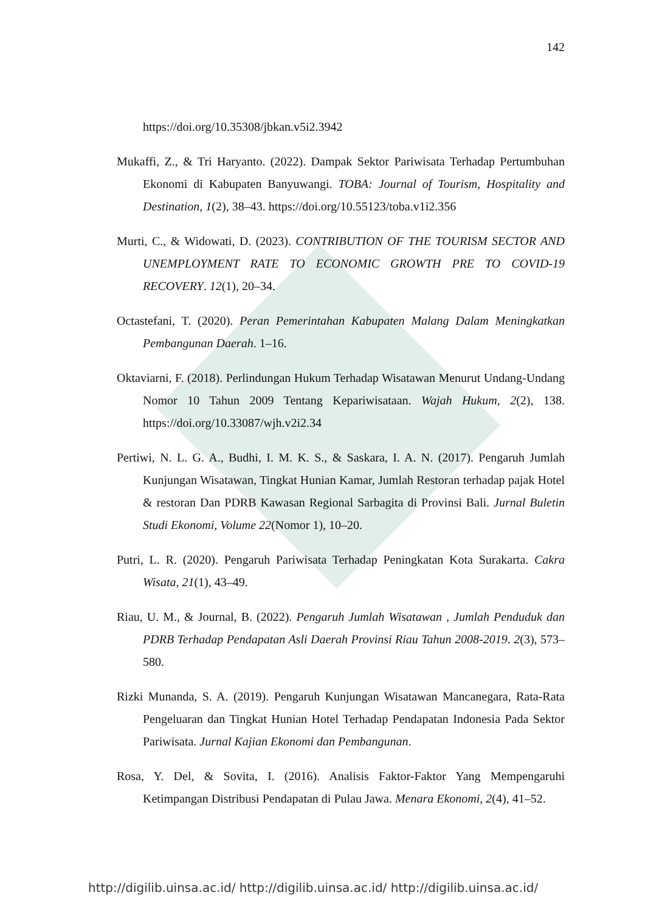142
https://doi.org/10.35308/jbkan.v5i2.3942
Mukaffi, Z., & Tri Haryanto. (2022). Dampak Sektor Pariwisata Terhadap Pertumbuhan Ekonomi di Kabupaten Banyuwangi. TOBA: Journal of Tourism, Hospitality and Destination, 1(2), 38–43. https://doi.org/10.55123/toba.v1i2.356
Murti, C., & Widowati, D. (2023). CONTRIBUTION OF THE TOURISM SECTOR AND UNEMPLOYMENT RATE TO ECONOMIC GROWTH PRE TO COVID-19 RECOVERY. 12(1), 20–34.
Octastefani, T. (2020). Peran Pemerintahan Kabupaten Malang Dalam Meningkatkan Pembangunan Daerah. 1–16.
Oktaviarni, F. (2018). Perlindungan Hukum Terhadap Wisatawan Menurut Undang-Undang Nomor 10 Tahun 2009 Tentang Kepariwisataan. Wajah Hukum, 2(2), 138. https://doi.org/10.33087/wjh.v2i2.34
Pertiwi, N. L. G. A., Budhi, I. M. K. S., & Saskara, I. A. N. (2017). Pengaruh Jumlah Kunjungan Wisatawan, Tingkat Hunian Kamar, Jumlah Restoran terhadap pajak Hotel & restoran Dan PDRB Kawasan Regional Sarbagita di Provinsi Bali. Jurnal Buletin Studi Ekonomi, Volume 22(Nomor 1), 10–20.
Putri, L. R. (2020). Pengaruh Pariwisata Terhadap Peningkatan Kota Surakarta. Cakra Wisata, 21(1), 43–49.
Riau, U. M., & Journal, B. (2022). Pengaruh Jumlah Wisatawan , Jumlah Penduduk dan PDRB Terhadap Pendapatan Asli Daerah Provinsi Riau Tahun 2008-2019. 2(3), 573–580.
Rizki Munanda, S. A. (2019). Pengaruh Kunjungan Wisatawan Mancanegara, Rata-Rata Pengeluaran dan Tingkat Hunian Hotel Terhadap Pendapatan Indonesia Pada Sektor Pariwisata. Jurnal Kajian Ekonomi dan Pembangunan.
Rosa, Y. Del, & Sovita, I. (2016). Analisis Faktor-Faktor Yang Mempengaruhi Ketimpangan Distribusi Pendapatan di Pulau Jawa. Menara Ekonomi, 2(4), 41–52.
http://digilib.uinsa.ac.id/ http://digilib.uinsa.ac.id/ http://digilib.uinsa.ac.id/